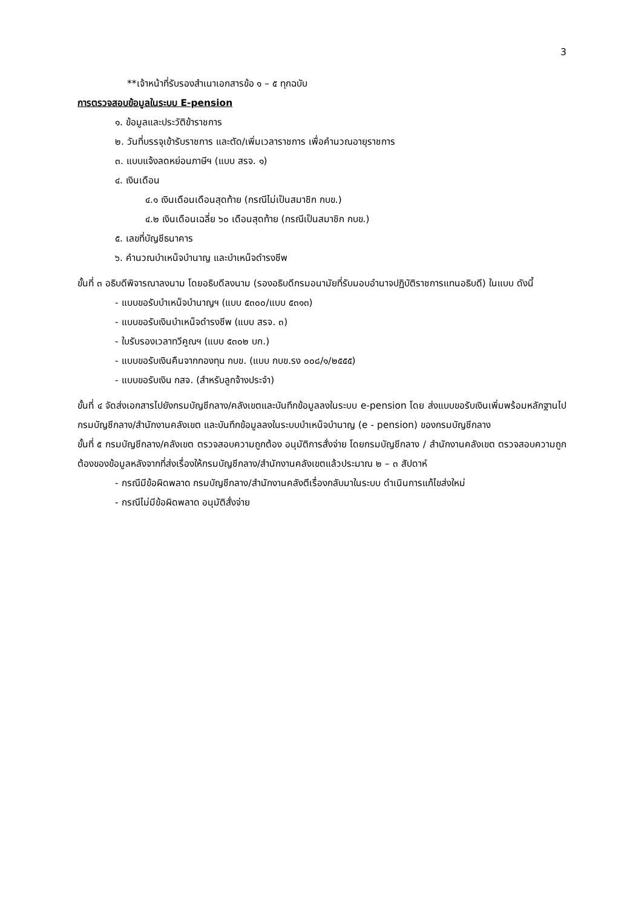3
**เจ้าหน้าที่รับรองสำเนาเอกสารข้อ ๑ – ๕ ทุกฉบับ
การตรวจสอบข้อมูลในระบบ E-pension
๑. ข้อมูลและประวัติข้าราชการ
๒. วันที่บรรจุเข้ารับราชการ และตัด/เพิ่มเวลาราชการ เพื่อคำนวณอายุราชการ
๓. แบบแจ้งลดหย่อนภาษีฯ (แบบ สรจ. ๑)
๔. เงินเดือน
๔.๑ เงินเดือนเดือนสุดท้าย (กรณีไม่เป็นสมาชิก กบข.)
๔.๒ เงินเดือนเฉลี่ย ๖๐ เดือนสุดท้าย (กรณีเป็นสมาชิก กบข.)
๕. เลขที่บัญชีธนาคาร
๖. คำนวณบำเหน็จบำนาญ และบำเหน็จดำรงชีพ
ขั้นที่ ๓ อธิบดีพิจารณาลงนาม โดยอธิบดีลงนาม (รองอธิบดีกรมอนามัยที่รับมอบอำนาจปฏิบัติราชการแทนอธิบดี) ในแบบ ดังนี้
- แบบขอรับบำเหน็จบำนาญฯ (แบบ ๕๓๐๐/แบบ ๕๓๑๓)
- แบบขอรับเงินบำเหน็จดำรงชีพ (แบบ สรจ. ๓)
- ใบรับรองเวลาทวีคูณฯ (แบบ ๕๓๐๒ บก.)
- แบบขอรับเงินคืนจากกองทุน กบข. (แบบ กบข.รง ๐๐๘/๑/๒๕๕๕)
- แบบขอรับเงิน กสจ. (สำหรับลูกจ้างประจำ)
ขั้นที่ ๔ จัดส่งเอกสารไปยังกรมบัญชีกลาง/คลังเขตและบันทึกข้อมูลลงในระบบ e-pension โดย ส่งแบบขอรับเงินเพิ่มพร้อมหลักฐานไปกรมบัญชีกลาง/สำนักงานคลังเขต และบันทึกข้อมูลลงในระบบบำเหน็จบำนาญ (e - pension) ของกรมบัญชีกลาง
ขั้นที่ ๕ กรมบัญชีกลาง/คลังเขต ตรวจสอบความถูกต้อง อนุมัติการสั่งจ่าย โดยกรมบัญชีกลาง / สำนักงานคลังเขต ตรวจสอบความถูกต้องของข้อมูลหลังจากที่ส่งเรื่องให้กรมบัญชีกลาง/สำนักงานคลังเขตแล้วประมาณ ๒ – ๓ สัปดาห์
- กรณีมีข้อผิดพลาด กรมบัญชีกลาง/สำนักงานคลังตีเรื่องกลับมาในระบบ ดำเนินการแก้ไขส่งใหม่
- กรณีไม่มีข้อผิดพลาด อนุมัติสั่งจ่าย